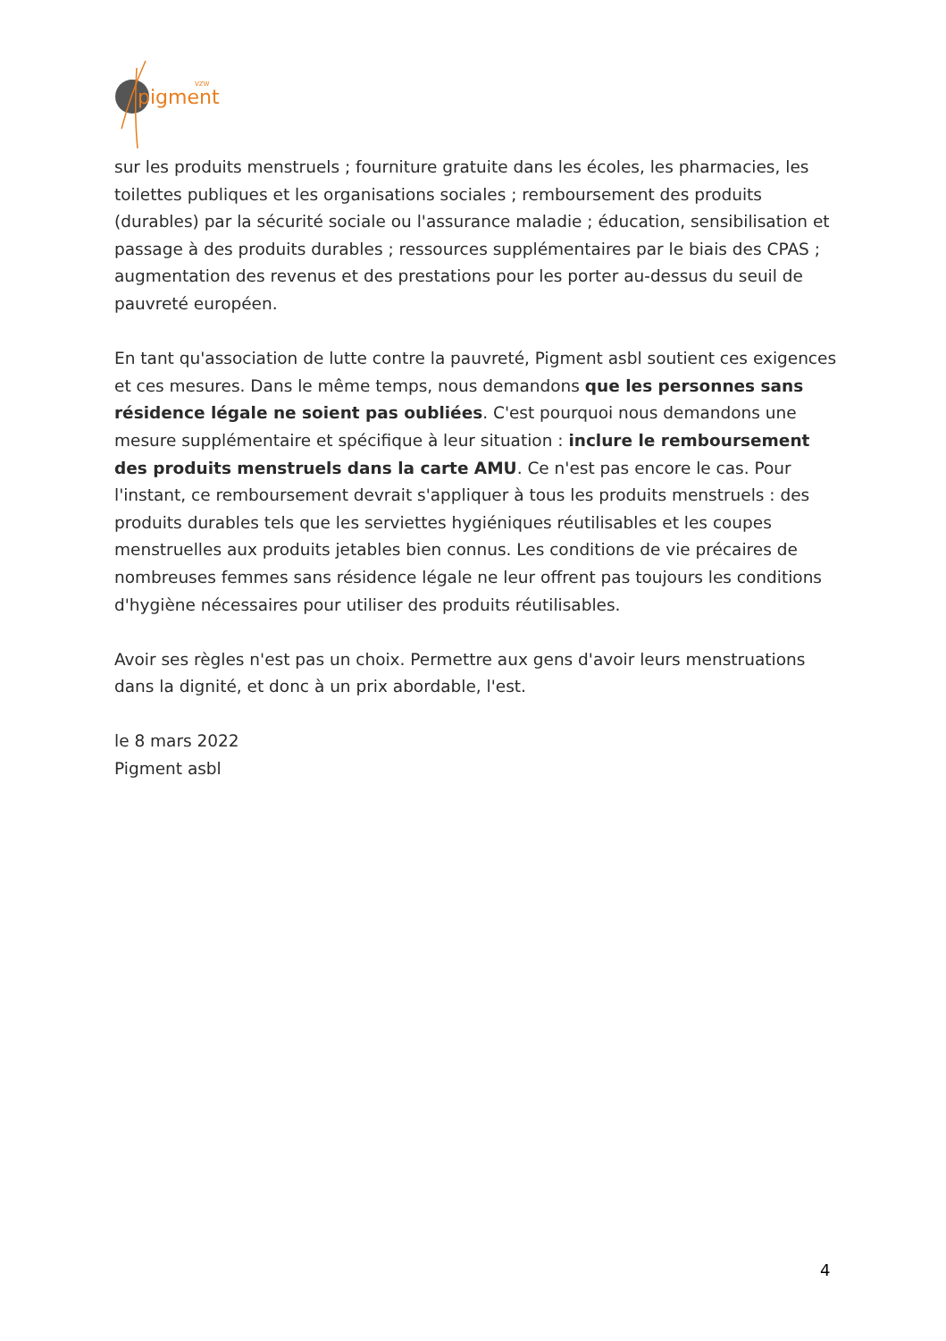pigment
VZW
sur les produits menstruels ; fourniture gratuite dans les écoles, les pharmacies, les toilettes publiques et les organisations sociales ; remboursement des produits (durables) par la sécurité sociale ou l'assurance maladie ; éducation, sensibilisation et passage à des produits durables ; ressources supplémentaires par le biais des CPAS ; augmentation des revenus et des prestations pour les porter au-dessus du seuil de pauvreté européen.
En tant qu'association de lutte contre la pauvreté, Pigment asbl soutient ces exigences et ces mesures. Dans le même temps, nous demandons que les personnes sans résidence légale ne soient pas oubliées. C'est pourquoi nous demandons une mesure supplémentaire et spécifique à leur situation : inclure le remboursement des produits menstruels dans la carte AMU. Ce n'est pas encore le cas. Pour l'instant, ce remboursement devrait s'appliquer à tous les produits menstruels : des produits durables tels que les serviettes hygiéniques réutilisables et les coupes menstruelles aux produits jetables bien connus. Les conditions de vie précaires de nombreuses femmes sans résidence légale ne leur offrent pas toujours les conditions d'hygiène nécessaires pour utiliser des produits réutilisables.
Avoir ses règles n'est pas un choix. Permettre aux gens d'avoir leurs menstruations dans la dignité, et donc à un prix abordable, l'est.
le 8 mars 2022
Pigment asbl
4